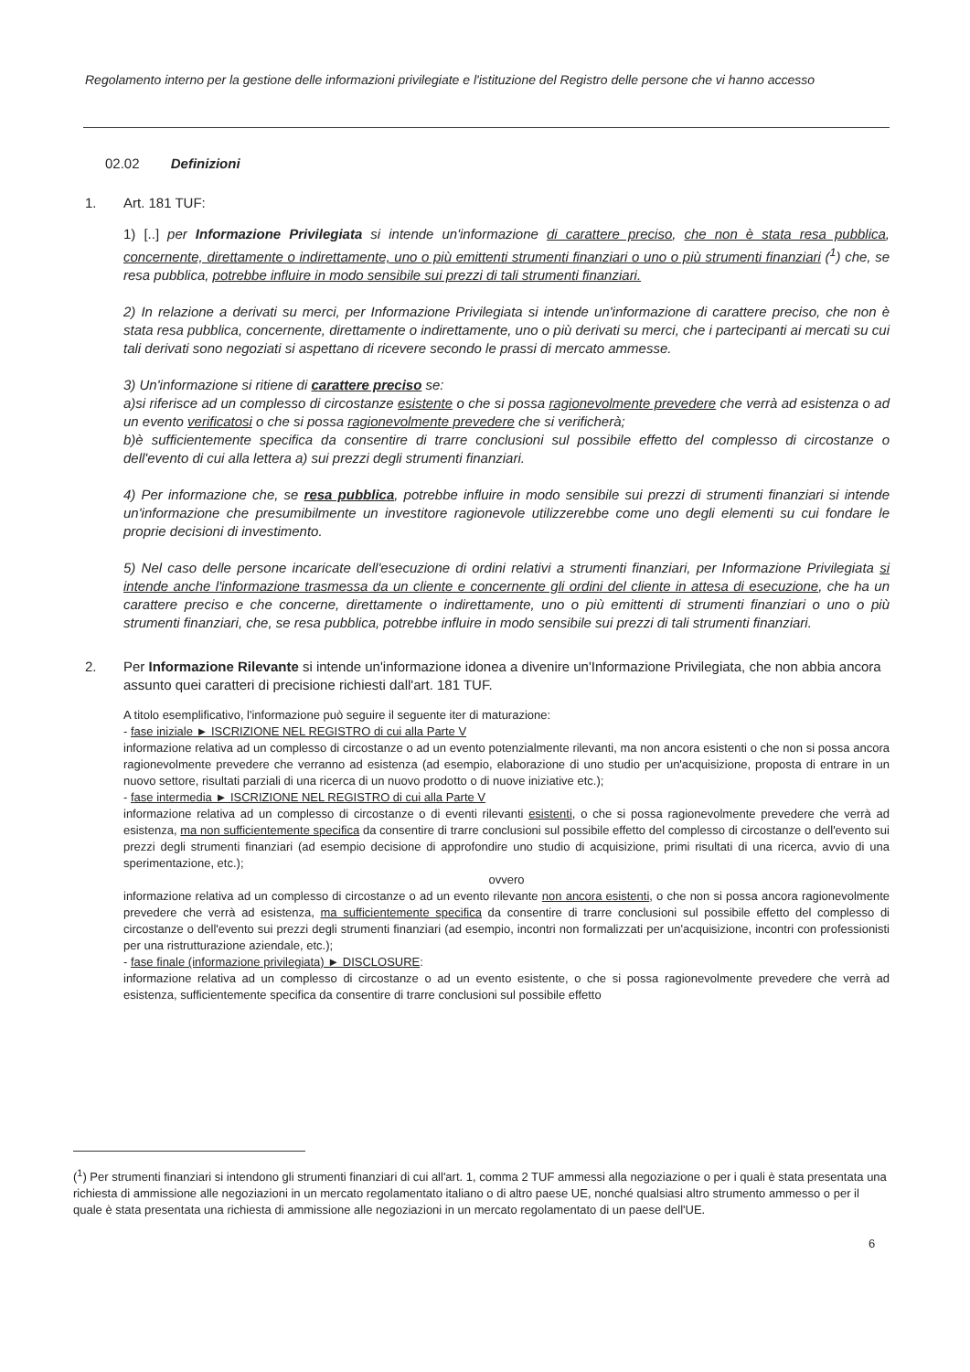Regolamento interno per la gestione delle informazioni privilegiate e l'istituzione del Registro delle persone che vi hanno accesso
02.02 Definizioni
1. Art. 181 TUF:
1) [..] per Informazione Privilegiata si intende un'informazione di carattere preciso, che non è stata resa pubblica, concernente, direttamente o indirettamente, uno o più emittenti strumenti finanziari o uno o più strumenti finanziari (<sup>1</sup>) che, se resa pubblica, potrebbe influire in modo sensibile sui prezzi di tali strumenti finanziari.
2) In relazione a derivati su merci, per Informazione Privilegiata si intende un'informazione di carattere preciso, che non è stata resa pubblica, concernente, direttamente o indirettamente, uno o più derivati su merci, che i partecipanti ai mercati su cui tali derivati sono negoziati si aspettano di ricevere secondo le prassi di mercato ammesse.
3) Un'informazione si ritiene di carattere preciso se:
a)si riferisce ad un complesso di circostanze esistente o che si possa ragionevolmente prevedere che verrà ad esistenza o ad un evento verificatosi o che si possa ragionevolmente prevedere che si verificherà;
b)è sufficientemente specifica da consentire di trarre conclusioni sul possibile effetto del complesso di circostanze o dell'evento di cui alla lettera a) sui prezzi degli strumenti finanziari.
4) Per informazione che, se resa pubblica, potrebbe influire in modo sensibile sui prezzi di strumenti finanziari si intende un'informazione che presumibilmente un investitore ragionevole utilizzerebbe come uno degli elementi su cui fondare le proprie decisioni di investimento.
5) Nel caso delle persone incaricate dell'esecuzione di ordini relativi a strumenti finanziari, per Informazione Privilegiata si intende anche l'informazione trasmessa da un cliente e concernente gli ordini del cliente in attesa di esecuzione, che ha un carattere preciso e che concerne, direttamente o indirettamente, uno o più emittenti di strumenti finanziari o uno o più strumenti finanziari, che, se resa pubblica, potrebbe influire in modo sensibile sui prezzi di tali strumenti finanziari.
2. Per Informazione Rilevante si intende un'informazione idonea a divenire un'Informazione Privilegiata, che non abbia ancora assunto quei caratteri di precisione richiesti dall'art. 181 TUF.
A titolo esemplificativo, l'informazione può seguire il seguente iter di maturazione:
- fase iniziale ► ISCRIZIONE NEL REGISTRO di cui alla Parte V
informazione relativa ad un complesso di circostanze o ad un evento potenzialmente rilevanti, ma non ancora esistenti o che non si possa ancora ragionevolmente prevedere che verranno ad esistenza (ad esempio, elaborazione di uno studio per un'acquisizione, proposta di entrare in un nuovo settore, risultati parziali di una ricerca di un nuovo prodotto o di nuove iniziative etc.);
- fase intermedia ► ISCRIZIONE NEL REGISTRO di cui alla Parte V
informazione relativa ad un complesso di circostanze o di eventi rilevanti esistenti, o che si possa ragionevolmente prevedere che verrà ad esistenza, ma non sufficientemente specifica da consentire di trarre conclusioni sul possibile effetto del complesso di circostanze o dell'evento sui prezzi degli strumenti finanziari (ad esempio decisione di approfondire uno studio di acquisizione, primi risultati di una ricerca, avvio di una sperimentazione, etc.);
ovvero
informazione relativa ad un complesso di circostanze o ad un evento rilevante non ancora esistenti, o che non si possa ancora ragionevolmente prevedere che verrà ad esistenza, ma sufficientemente specifica da consentire di trarre conclusioni sul possibile effetto del complesso di circostanze o dell'evento sui prezzi degli strumenti finanziari (ad esempio, incontri non formalizzati per un'acquisizione, incontri con professionisti per una ristrutturazione aziendale, etc.);
- fase finale (informazione privilegiata) ► DISCLOSURE:
informazione relativa ad un complesso di circostanze o ad un evento esistente, o che si possa ragionevolmente prevedere che verrà ad esistenza, sufficientemente specifica da consentire di trarre conclusioni sul possibile effetto
(<sup>1</sup>) Per strumenti finanziari si intendono gli strumenti finanziari di cui all'art. 1, comma 2 TUF ammessi alla negoziazione o per i quali è stata presentata una richiesta di ammissione alle negoziazioni in un mercato regolamentato italiano o di altro paese UE, nonché qualsiasi altro strumento ammesso o per il quale è stata presentata una richiesta di ammissione alle negoziazioni in un mercato regolamentato di un paese dell'UE.
6